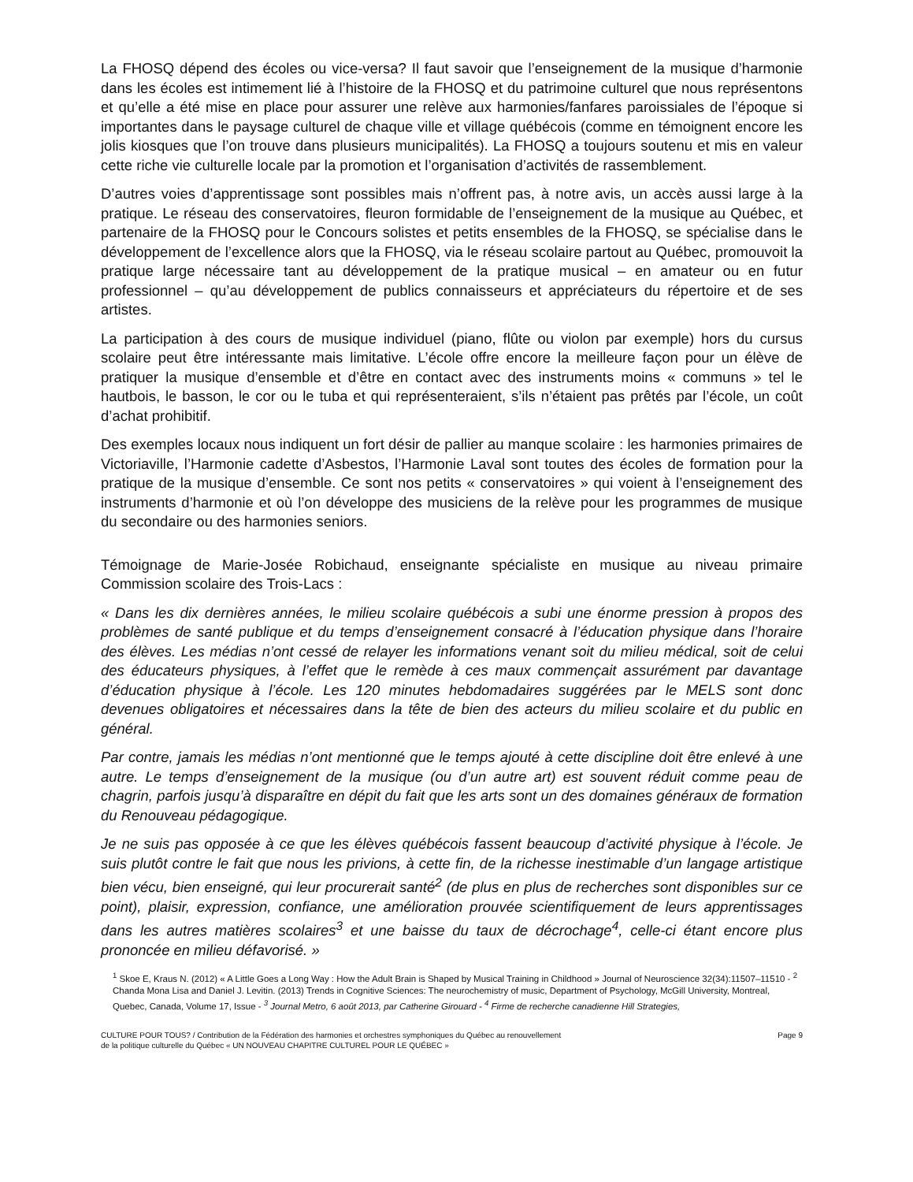La FHOSQ dépend des écoles ou vice-versa? Il faut savoir que l’enseignement de la musique d’harmonie dans les écoles est intimement lié à l’histoire de la FHOSQ et du patrimoine culturel que nous représentons et qu’elle a été mise en place pour assurer une relève aux harmonies/fanfares paroissiales de l’époque si importantes dans le paysage culturel de chaque ville et village québécois (comme en témoignent encore les jolis kiosques que l’on trouve dans plusieurs municipalités). La FHOSQ a toujours soutenu et mis en valeur cette riche vie culturelle locale par la promotion et l’organisation d’activités de rassemblement.
D’autres voies d’apprentissage sont possibles mais n’offrent pas, à notre avis, un accès aussi large à la pratique. Le réseau des conservatoires, fleuron formidable de l’enseignement de la musique au Québec, et partenaire de la FHOSQ pour le Concours solistes et petits ensembles de la FHOSQ, se spécialise dans le développement de l’excellence alors que la FHOSQ, via le réseau scolaire partout au Québec, promouvoit la pratique large nécessaire tant au développement de la pratique musical – en amateur ou en futur professionnel – qu’au développement de publics connaisseurs et appréciateurs du répertoire et de ses artistes.
La participation à des cours de musique individuel (piano, flûte ou violon par exemple) hors du cursus scolaire peut être intéressante mais limitative. L’école offre encore la meilleure façon pour un élève de pratiquer la musique d’ensemble et d’être en contact avec des instruments moins « communs » tel le hautbois, le basson, le cor ou le tuba et qui représenteraient, s’ils n’étaient pas prêtés par l’école, un coût d’achat prohibitif.
Des exemples locaux nous indiquent un fort désir de pallier au manque scolaire : les harmonies primaires de Victoriaville, l’Harmonie cadette d’Asbestos, l’Harmonie Laval sont toutes des écoles de formation pour la pratique de la musique d’ensemble. Ce sont nos petits « conservatoires » qui voient à l’enseignement des instruments d’harmonie et où l’on développe des musiciens de la relève pour les programmes de musique du secondaire ou des harmonies seniors.
Témoignage de Marie-Josée Robichaud, enseignante spécialiste en musique au niveau primaire Commission scolaire des Trois-Lacs :
« Dans les dix dernières années, le milieu scolaire québécois a subi une énorme pression à propos des problèmes de santé publique et du temps d’enseignement consacré à l’éducation physique dans l’horaire des élèves. Les médias n’ont cessé de relayer les informations venant soit du milieu médical, soit de celui des éducateurs physiques, à l’effet que le remède à ces maux commençait assurément par davantage d’éducation physique à l’école. Les 120 minutes hebdomadaires suggérées par le MELS sont donc devenues obligatoires et nécessaires dans la tête de bien des acteurs du milieu scolaire et du public en général.
Par contre, jamais les médias n’ont mentionné que le temps ajouté à cette discipline doit être enlevé à une autre. Le temps d’enseignement de la musique (ou d’un autre art) est souvent réduit comme peau de chagrin, parfois jusqu’à disparaître en dépit du fait que les arts sont un des domaines généraux de formation du Renouveau pédagogique.
Je ne suis pas opposée à ce que les élèves québécois fassent beaucoup d’activité physique à l’école. Je suis plutôt contre le fait que nous les privions, à cette fin, de la richesse inestimable d’un langage artistique bien vécu, bien enseigné, qui leur procurerait santé<sup>2</sup> (de plus en plus de recherches sont disponibles sur ce point), plaisir, expression, confiance, une amélioration prouvée scientifiquement de leurs apprentissages dans les autres matières scolaires<sup>3</sup> et une baisse du taux de décrochage<sup>4</sup>, celle-ci étant encore plus prononcée en milieu défavorisé. »
<sup>1</sup> Skoe E, Kraus N. (2012) « A Little Goes a Long Way : How the Adult Brain is Shaped by Musical Training in Childhood » Journal of Neuroscience 32(34):11507–11510 - <sup>2</sup> Chanda Mona Lisa and Daniel J. Levitin. (2013) Trends in Cognitive Sciences: The neurochemistry of music, Department of Psychology, McGill University, Montreal, Quebec, Canada, Volume 17, Issue - <sup>3</sup> Journal Metro, 6 août 2013, par Catherine Girouard - <sup>4</sup> Firme de recherche canadienne Hill Strategies,
CULTURE POUR TOUS? / Contribution de la Fédération des harmonies et orchestres symphoniques du Québec au renouvellement
de la politique culturelle du Québec « UN NOUVEAU CHAPITRE CULTUREL POUR LE QUÉBEC »
Page 9